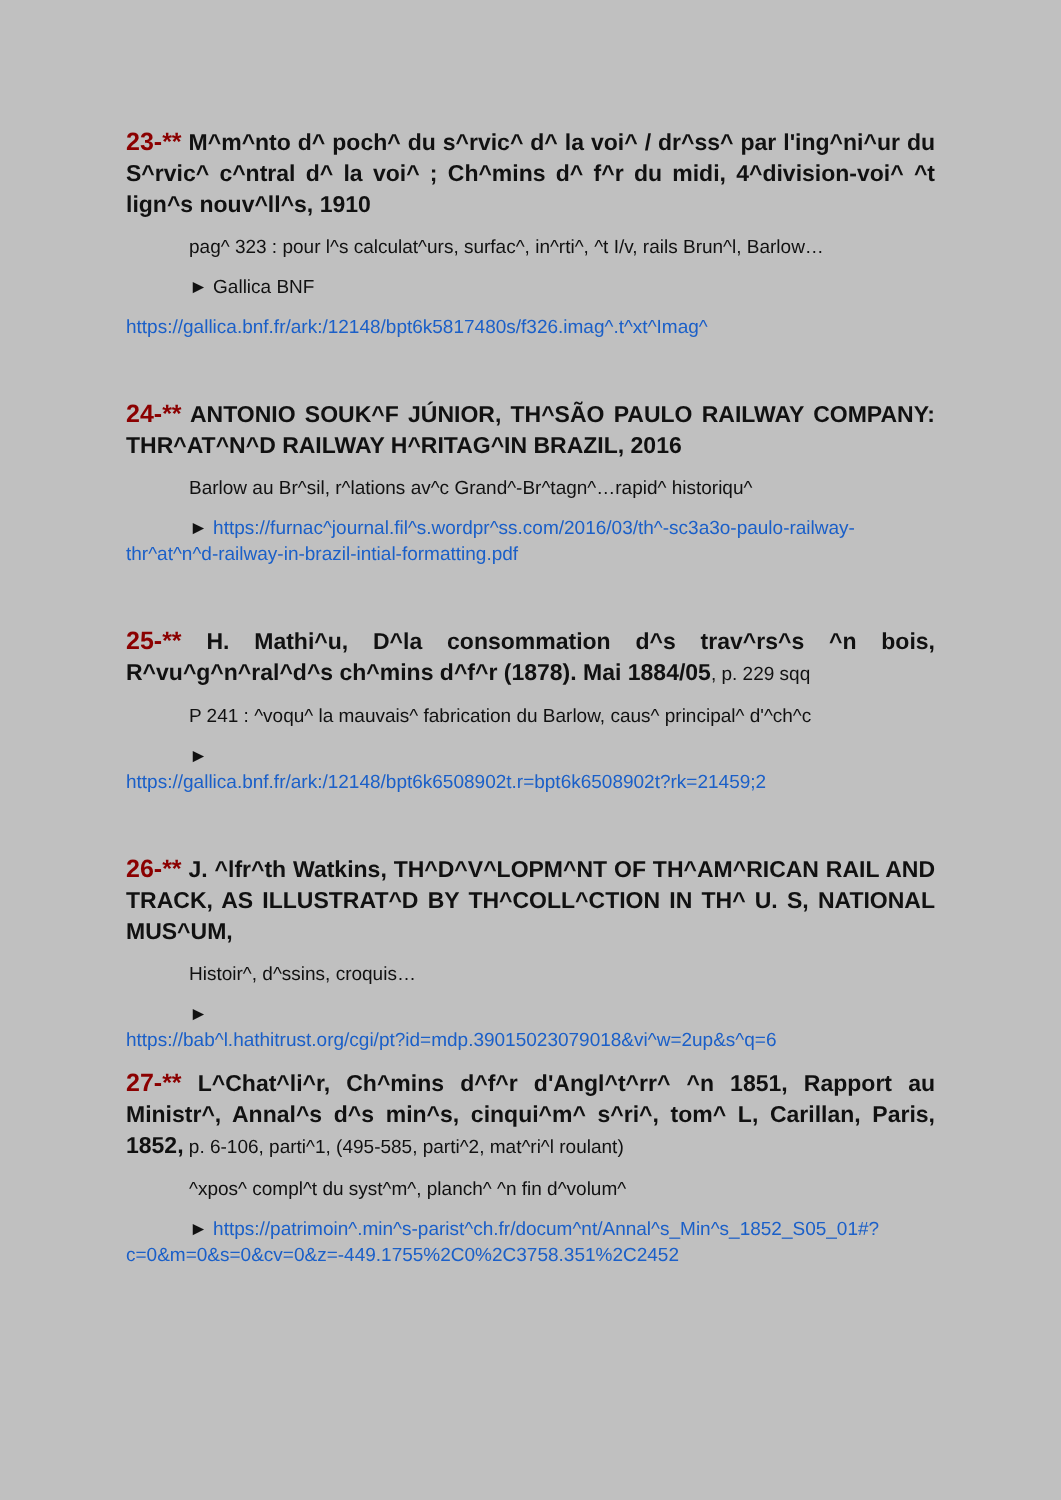23-** M^m^nto d^ poch^ du s^rvic^ d^ la voi^ / dr^ss^ par l'ing^ni^ur du S^rvic^ c^ntral d^ la voi^ ; Ch^mins d^ f^r du midi, 4^division-voi^ ^t lign^s nouv^ll^s, 1910
pag^ 323 : pour l^s calculat^urs, surfac^, in^rti^, ^t I/v, rails Brun^l, Barlow…
► Gallica BNF
https://gallica.bnf.fr/ark:/12148/bpt6k5817480s/f326.imag^.t^xt^Imag^
24-** ANTONIO SOUK^F JÚNIOR, TH^SÃO PAULO RAILWAY COMPANY: THR^AT^N^D RAILWAY H^RITAG^IN BRAZIL, 2016
Barlow au Br^sil, r^lations av^c Grand^-Br^tagn^…rapid^ historiqu^
► https://furnac^journal.fil^s.wordpr^ss.com/2016/03/th^-sc3a3o-paulo-railway-thr^at^n^d-railway-in-brazil-intial-formatting.pdf
25-** H. Mathi^u, D^la consommation d^s trav^rs^s ^n bois, R^vu^g^n^ral^d^s ch^mins d^f^r (1878). Mai 1884/05, p. 229 sqq
P 241 : ^voqu^ la mauvais^ fabrication du Barlow, caus^ principal^ d'^ch^c
►
https://gallica.bnf.fr/ark:/12148/bpt6k6508902t.r=bpt6k6508902t?rk=21459;2
26-** J. ^lfr^th Watkins, TH^D^V^LOPM^NT OF TH^AM^RICAN RAIL AND TRACK, AS ILLUSTRAT^D BY TH^COLL^CTION IN TH^ U. S, NATIONAL MUS^UM,
Histoir^, d^ssins, croquis…
►
https://bab^l.hathitrust.org/cgi/pt?id=mdp.39015023079018&vi^w=2up&s^q=6
27-** L^Chat^li^r, Ch^mins d^f^r d'Angl^t^rr^ ^n 1851, Rapport au Ministr^, Annal^s d^s min^s, cinqui^m^ s^ri^, tom^ L, Carillan, Paris, 1852, p. 6-106, parti^1, (495-585, parti^2, mat^ri^l roulant)
^xpos^ compl^t du syst^m^, planch^ ^n fin d^volum^
► https://patrimoin^.min^s-parist^ch.fr/docum^nt/Annal^s_Min^s_1852_S05_01#?c=0&m=0&s=0&cv=0&z=-449.1755%2C0%2C3758.351%2C2452